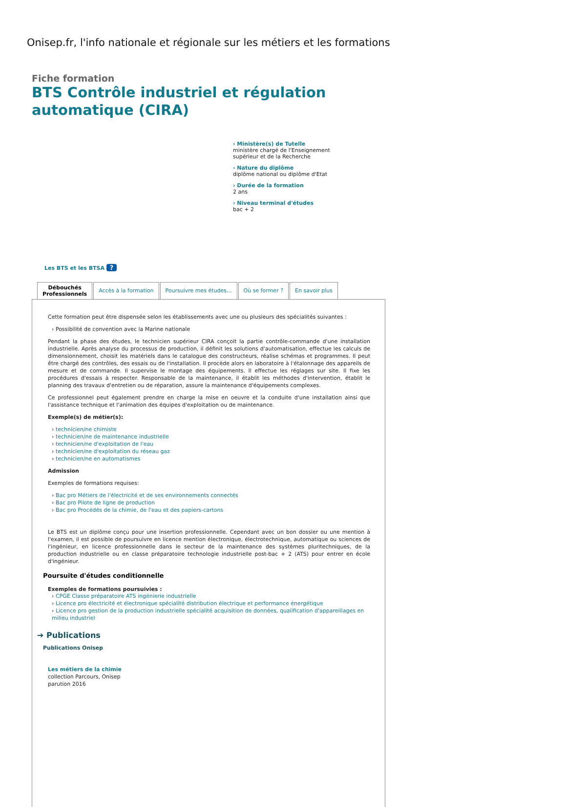Onisep.fr, l'info nationale et régionale sur les métiers et les formations
Fiche formation
BTS Contrôle industriel et régulation automatique (CIRA)
› Ministère(s) de Tutelle
ministère chargé de l'Enseignement supérieur et de la Recherche
› Nature du diplôme
diplôme national ou diplôme d'Etat
› Durée de la formation
2 ans
› Niveau terminal d'études
bac + 2
Les BTS et les BTSA ?
Débouchés
Professionnels
Accès à la formation Poursuivre mes études... Où se former ? En savoir plus
Cette formation peut être dispensée selon les établissements avec une ou plusieurs des spécialités suivantes :
› Possibilité de convention avec la Marine nationale
Pendant la phase des études, le technicien supérieur CIRA conçoit la partie contrôle-commande d'une installation industrielle. Après analyse du processus de production, il définit les solutions d'automatisation, effectue les calculs de dimensionnement, choisit les matériels dans le catalogue des constructeurs, réalise schémas et programmes. Il peut être chargé des contrôles, des essais ou de l'installation. Il procède alors en laboratoire à l'étalonnage des appareils de mesure et de commande. Il supervise le montage des équipements. Il effectue les réglages sur site. Il fixe les procédures d'essais à respecter. Responsable de la maintenance, il établit les méthodes d'intervention, établit le planning des travaux d'entretien ou de réparation, assure la maintenance d'équipements complexes.
Ce professionnel peut également prendre en charge la mise en oeuvre et la conduite d'une installation ainsi que l'assistance technique et l'animation des équipes d'exploitation ou de maintenance.
Exemple(s) de métier(s):
› technicien/ne chimiste
› technicien/ne de maintenance industrielle
› technicien/ne d'exploitation de l'eau
› technicien/ne d'exploitation du réseau gaz
› technicien/ne en automatismes
Admission
Exemples de formations requises:
› Bac pro Métiers de l'électricité et de ses environnements connectés
› Bac pro Pilote de ligne de production
› Bac pro Procédés de la chimie, de l'eau et des papiers-cartons
Le BTS est un diplôme conçu pour une insertion professionnelle. Cependant avec un bon dossier ou une mention à l'examen, il est possible de poursuivre en licence mention électronique, électrotechnique, automatique ou sciences de l'ingénieur, en licence professionnelle dans le secteur de la maintenance des systèmes pluritechniques, de la production industrielle ou en classe préparatoire technologie industrielle post-bac + 2 (ATS) pour entrer en école d'ingénieur.
Poursuite d'études conditionnelle
Exemples de formations poursuivies :
› CPGE Classe préparatoire ATS ingénierie industrielle
› Licence pro électricité et électronique spécialité distribution électrique et performance énergétique
› Licence pro gestion de la production industrielle spécialité acquisition de données, qualification d'appareillages en milieu industriel
➔ Publications
Publications Onisep
Les métiers de la chimie
collection Parcours, Onisep
parution 2016